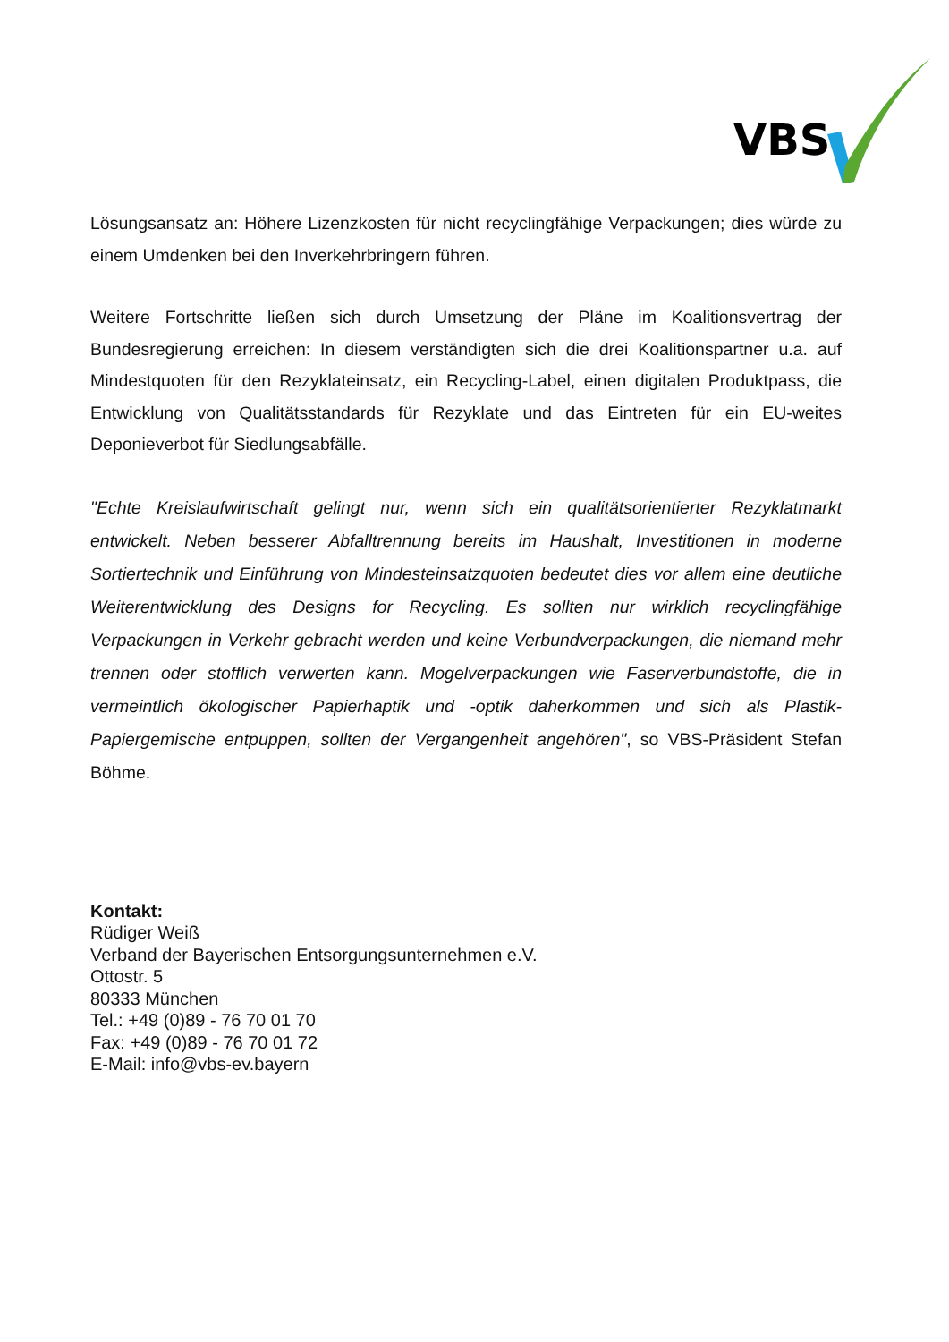VBS
Lösungsansatz an: Höhere Lizenzkosten für nicht recyclingfähige Verpackungen; dies würde zu einem Umdenken bei den Inverkehrbringern führen.
Weitere Fortschritte ließen sich durch Umsetzung der Pläne im Koalitionsvertrag der Bundesregierung erreichen: In diesem verständigten sich die drei Koalitionspartner u.a. auf Mindestquoten für den Rezyklateinsatz, ein Recycling-Label, einen digitalen Produktpass, die Entwicklung von Qualitätsstandards für Rezyklate und das Eintreten für ein EU-weites Deponieverbot für Siedlungsabfälle.
"Echte Kreislaufwirtschaft gelingt nur, wenn sich ein qualitätsorientierter Rezyklatmarkt entwickelt. Neben besserer Abfalltrennung bereits im Haushalt, Investitionen in moderne Sortiertechnik und Einführung von Mindesteinsatzquoten bedeutet dies vor allem eine deutliche Weiterentwicklung des Designs for Recycling. Es sollten nur wirklich recyclingfähige Verpackungen in Verkehr gebracht werden und keine Verbundverpackungen, die niemand mehr trennen oder stofflich verwerten kann. Mogelverpackungen wie Faserverbundstoffe, die in vermeintlich ökologischer Papierhaptik und -optik daherkommen und sich als Plastik-Papiergemische entpuppen, sollten der Vergangenheit angehören", so VBS-Präsident Stefan Böhme.
Kontakt:
Rüdiger Weiß
Verband der Bayerischen Entsorgungsunternehmen e.V.
Ottostr. 5
80333 München
Tel.: +49 (0)89 - 76 70 01 70
Fax: +49 (0)89 - 76 70 01 72
E-Mail: info@vbs-ev.bayern